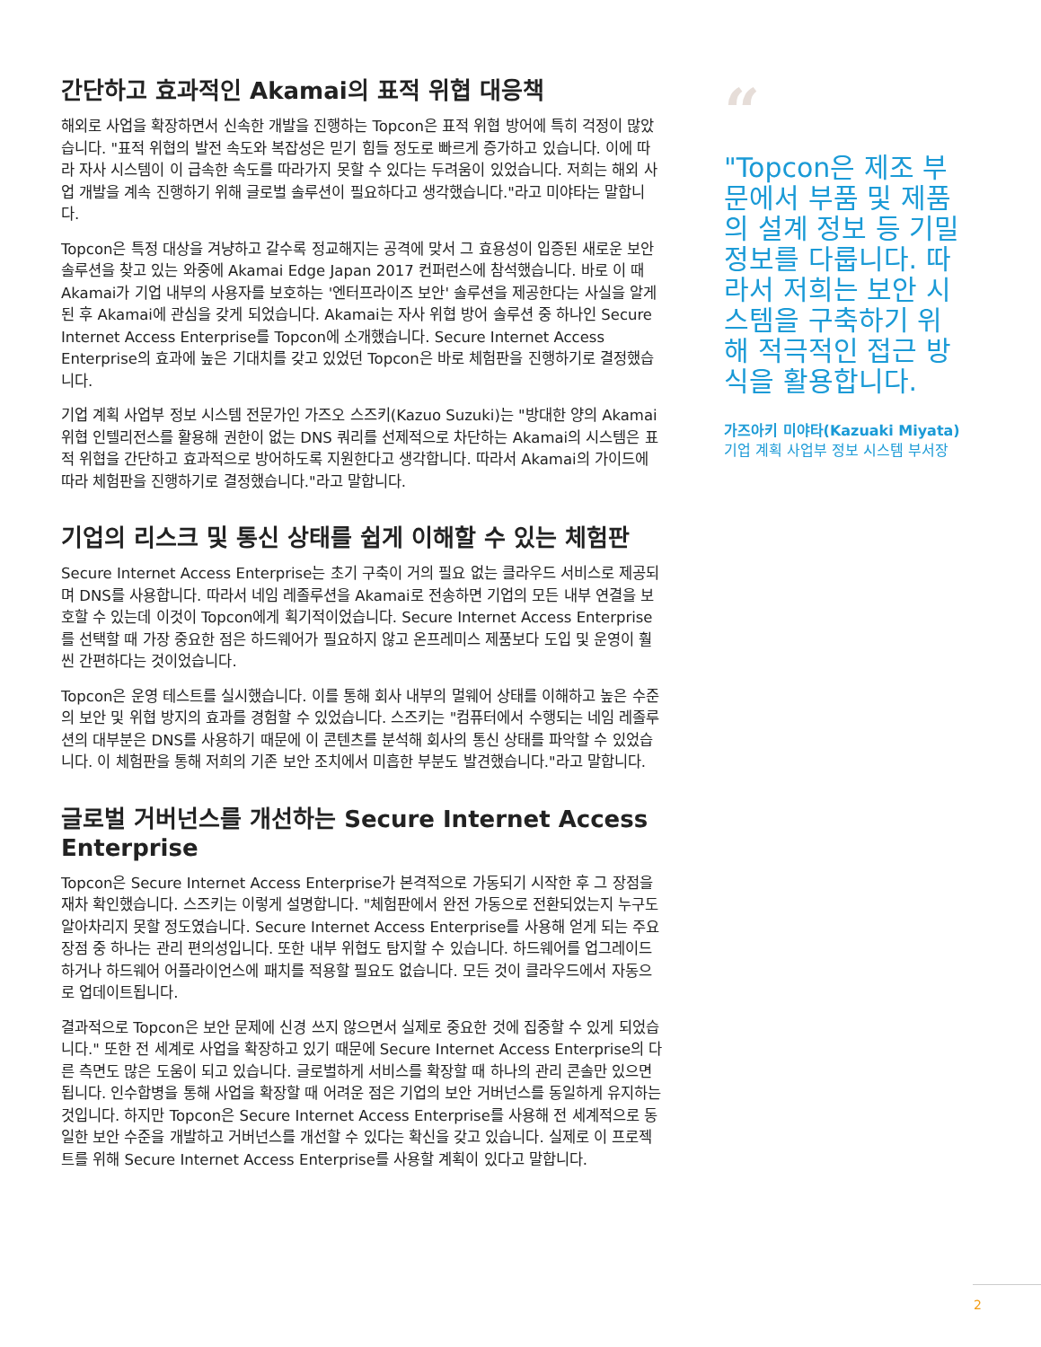간단하고 효과적인 Akamai의 표적 위협 대응책
해외로 사업을 확장하면서 신속한 개발을 진행하는 Topcon은 표적 위협 방어에 특히 걱정이 많았습니다. "표적 위협의 발전 속도와 복잡성은 믿기 힘들 정도로 빠르게 증가하고 있습니다. 이에 따라 자사 시스템이 이 급속한 속도를 따라가지 못할 수 있다는 두려움이 있었습니다. 저희는 해외 사업 개발을 계속 진행하기 위해 글로벌 솔루션이 필요하다고 생각했습니다."라고 미야타는 말합니다.
Topcon은 특정 대상을 겨냥하고 갈수록 정교해지는 공격에 맞서 그 효용성이 입증된 새로운 보안 솔루션을 찾고 있는 와중에 Akamai Edge Japan 2017 컨퍼런스에 참석했습니다. 바로 이 때 Akamai가 기업 내부의 사용자를 보호하는 '엔터프라이즈 보안' 솔루션을 제공한다는 사실을 알게 된 후 Akamai에 관심을 갖게 되었습니다. Akamai는 자사 위협 방어 솔루션 중 하나인 Secure Internet Access Enterprise를 Topcon에 소개했습니다. Secure Internet Access Enterprise의 효과에 높은 기대치를 갖고 있었던 Topcon은 바로 체험판을 진행하기로 결정했습니다.
기업 계획 사업부 정보 시스템 전문가인 가즈오 스즈키(Kazuo Suzuki)는 "방대한 양의 Akamai 위협 인텔리전스를 활용해 권한이 없는 DNS 쿼리를 선제적으로 차단하는 Akamai의 시스템은 표적 위협을 간단하고 효과적으로 방어하도록 지원한다고 생각합니다. 따라서 Akamai의 가이드에 따라 체험판을 진행하기로 결정했습니다."라고 말합니다.
기업의 리스크 및 통신 상태를 쉽게 이해할 수 있는 체험판
Secure Internet Access Enterprise는 초기 구축이 거의 필요 없는 클라우드 서비스로 제공되며 DNS를 사용합니다. 따라서 네임 레졸루션을 Akamai로 전송하면 기업의 모든 내부 연결을 보호할 수 있는데 이것이 Topcon에게 획기적이었습니다. Secure Internet Access Enterprise를 선택할 때 가장 중요한 점은 하드웨어가 필요하지 않고 온프레미스 제품보다 도입 및 운영이 훨씬 간편하다는 것이었습니다.
Topcon은 운영 테스트를 실시했습니다. 이를 통해 회사 내부의 멀웨어 상태를 이해하고 높은 수준의 보안 및 위협 방지의 효과를 경험할 수 있었습니다. 스즈키는 "컴퓨터에서 수행되는 네임 레졸루션의 대부분은 DNS를 사용하기 때문에 이 콘텐츠를 분석해 회사의 통신 상태를 파악할 수 있었습니다. 이 체험판을 통해 저희의 기존 보안 조치에서 미흡한 부분도 발견했습니다."라고 말합니다.
글로벌 거버넌스를 개선하는 Secure Internet Access Enterprise
Topcon은 Secure Internet Access Enterprise가 본격적으로 가동되기 시작한 후 그 장점을 재차 확인했습니다. 스즈키는 이렇게 설명합니다. "체험판에서 완전 가동으로 전환되었는지 누구도 알아차리지 못할 정도였습니다. Secure Internet Access Enterprise를 사용해 얻게 되는 주요 장점 중 하나는 관리 편의성입니다. 또한 내부 위협도 탐지할 수 있습니다. 하드웨어를 업그레이드하거나 하드웨어 어플라이언스에 패치를 적용할 필요도 없습니다. 모든 것이 클라우드에서 자동으로 업데이트됩니다.
결과적으로 Topcon은 보안 문제에 신경 쓰지 않으면서 실제로 중요한 것에 집중할 수 있게 되었습니다." 또한 전 세계로 사업을 확장하고 있기 때문에 Secure Internet Access Enterprise의 다른 측면도 많은 도움이 되고 있습니다. 글로벌하게 서비스를 확장할 때 하나의 관리 콘솔만 있으면 됩니다. 인수합병을 통해 사업을 확장할 때 어려운 점은 기업의 보안 거버넌스를 동일하게 유지하는 것입니다. 하지만 Topcon은 Secure Internet Access Enterprise를 사용해 전 세계적으로 동일한 보안 수준을 개발하고 거버넌스를 개선할 수 있다는 확신을 갖고 있습니다. 실제로 이 프로젝트를 위해 Secure Internet Access Enterprise를 사용할 계획이 있다고 말합니다.
“
"Topcon은 제조 부문에서 부품 및 제품의 설계 정보 등 기밀 정보를 다룹니다. 따라서 저희는 보안 시스템을 구축하기 위해 적극적인 접근 방식을 활용합니다.
가즈아키 미야타(Kazuaki Miyata)
기업 계획 사업부 정보 시스템 부서장
2